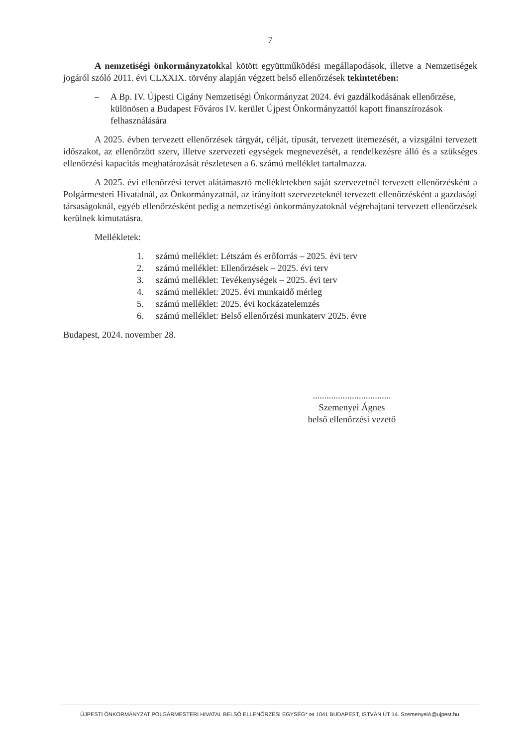7
A nemzetiségi önkormányzatokkal kötött együttműködési megállapodások, illetve a Nemzetiségek jogáról szóló 2011. évi CLXXIX. törvény alapján végzett belső ellenőrzések tekintetében:
– A Bp. IV. Újpesti Cigány Nemzetiségi Önkormányzat 2024. évi gazdálkodásának ellenőrzése, különösen a Budapest Főváros IV. kerület Újpest Önkormányzattól kapott finanszírozások felhasználására
A 2025. évben tervezett ellenőrzések tárgyát, célját, típusát, tervezett ütemezését, a vizsgálni tervezett időszakot, az ellenőrzött szerv, illetve szervezeti egységek megnevezését, a rendelkezésre álló és a szükséges ellenőrzési kapacitás meghatározását részletesen a 6. számú melléklet tartalmazza.
A 2025. évi ellenőrzési tervet alátámasztó mellékletekben saját szervezetnél tervezett ellenőrzésként a Polgármesteri Hivatalnál, az Önkormányzatnál, az irányított szervezeteknél tervezett ellenőrzésként a gazdasági társaságoknál, egyéb ellenőrzésként pedig a nemzetiségi önkormányzatoknál végrehajtani tervezett ellenőrzések kerülnek kimutatásra.
Mellékletek:
1. számú melléklet: Létszám és erőforrás – 2025. évi terv
2. számú melléklet: Ellenőrzések – 2025. évi terv
3. számú melléklet: Tevékenységek – 2025. évi terv
4. számú melléklet: 2025. évi munkaidő mérleg
5. számú melléklet: 2025. évi kockázatelemzés
6. számú melléklet: Belső ellenőrzési munkaterv 2025. évre
Budapest, 2024. november 28.
..................................
Szemenyei Ágnes
belső ellenőrzési vezető
ÚJPESTI ÖNKORMÁNYZAT POLGÁRMESTERI HIVATAL BELSŐ ELLENŐRZÉSI EGYSÉG* ⋈ 1041 BUDAPEST, ISTVÁN ÚT 14. SzemenyeiA@ujpest.hu